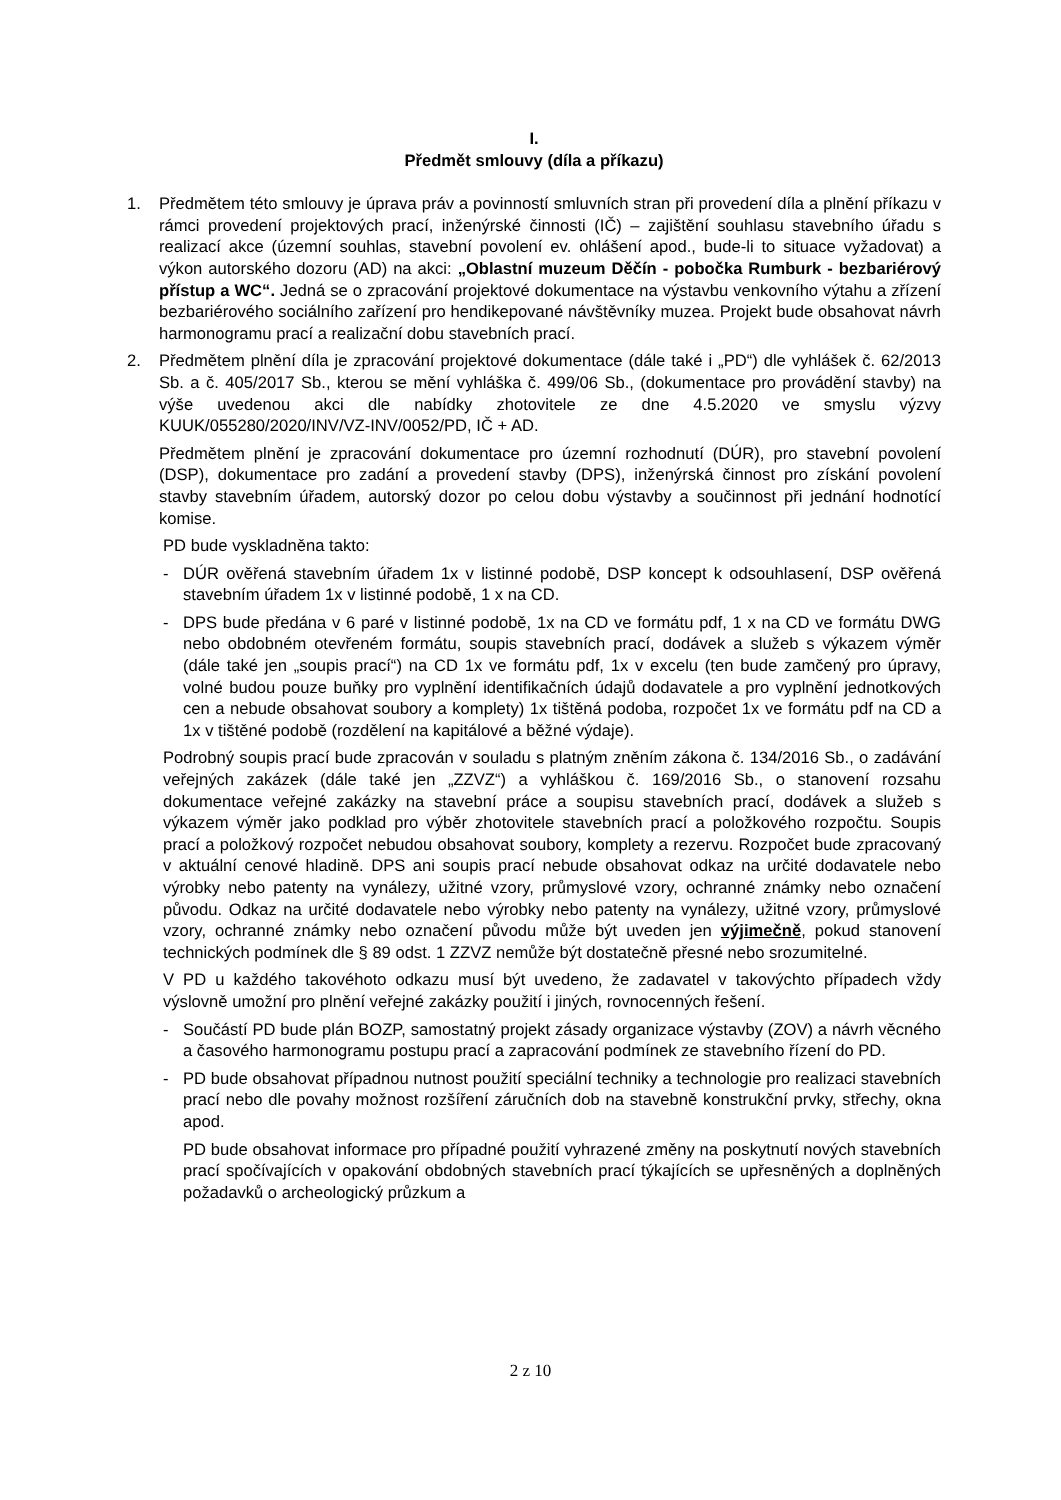I.
Předmět smlouvy (díla a příkazu)
1. Předmětem této smlouvy je úprava práv a povinností smluvních stran při provedení díla a plnění příkazu v rámci provedení projektových prací, inženýrské činnosti (IČ) – zajištění souhlasu stavebního úřadu s realizací akce (územní souhlas, stavební povolení ev. ohlášení apod., bude-li to situace vyžadovat) a výkon autorského dozoru (AD) na akci: „Oblastní muzeum Děčín - pobočka Rumburk - bezbariérový přístup a WC“. Jedná se o zpracování projektové dokumentace na výstavbu venkovního výtahu a zřízení bezbariérového sociálního zařízení pro hendikepované návštěvníky muzea. Projekt bude obsahovat návrh harmonogramu prací a realizační dobu stavebních prací.
2. Předmětem plnění díla je zpracování projektové dokumentace (dále také i „PD“) dle vyhlášek č. 62/2013 Sb. a č. 405/2017 Sb., kterou se mění vyhláška č. 499/06 Sb., (dokumentace pro provádění stavby) na výše uvedenou akci dle nabídky zhotovitele ze dne 4.5.2020 ve smyslu výzvy KUUK/055280/2020/INV/VZ-INV/0052/PD, IČ + AD.
Předmětem plnění je zpracování dokumentace pro územní rozhodnutí (DÚR), pro stavební povolení (DSP), dokumentace pro zadání a provedení stavby (DPS), inženýrská činnost pro získání povolení stavby stavebním úřadem, autorský dozor po celou dobu výstavby a součinnost při jednání hodnotící komise.
PD bude vyskladněna takto:
- DÚR ověřená stavebním úřadem 1x v listinné podobě, DSP koncept k odsouhlasení, DSP ověřená stavebním úřadem 1x v listinné podobě, 1 x na CD.
- DPS bude předána v 6 paré v listinné podobě, 1x na CD ve formátu pdf, 1 x na CD ve formátu DWG nebo obdobném otevřeném formátu, soupis stavebních prací, dodávek a služeb s výkazem výměr (dále také jen „soupis prací“) na CD 1x ve formátu pdf, 1x v excelu (ten bude zamčený pro úpravy, volné budou pouze buňky pro vyplnění identifikačních údajů dodavatele a pro vyplnění jednotkových cen a nebude obsahovat soubory a komplety) 1x tištěná podoba, rozpočet 1x ve formátu pdf na CD a 1x v tištěné podobě (rozdělení na kapitálové a běžné výdaje).
Podrobný soupis prací bude zpracován v souladu s platným zněním zákona č. 134/2016 Sb., o zadávání veřejných zakázek (dále také jen „ZZVZ“) a vyhláškou č. 169/2016 Sb., o stanovení rozsahu dokumentace veřejné zakázky na stavební práce a soupisu stavebních prací, dodávek a služeb s výkazem výměr jako podklad pro výběr zhotovitele stavebních prací a položkového rozpočtu. Soupis prací a položkový rozpočet nebudou obsahovat soubory, komplety a rezervu. Rozpočet bude zpracovaný v aktuální cenové hladině. DPS ani soupis prací nebude obsahovat odkaz na určité dodavatele nebo výrobky nebo patenty na vynálezy, užitné vzory, průmyslové vzory, ochranné známky nebo označení původu. Odkaz na určité dodavatele nebo výrobky nebo patenty na vynálezy, užitné vzory, průmyslové vzory, ochranné známky nebo označení původu může být uveden jen výjimečně, pokud stanovení technických podmínek dle § 89 odst. 1 ZZVZ nemůže být dostatečně přesné nebo srozumitelné.
V PD u každého takovéhoto odkazu musí být uvedeno, že zadavatel v takovýchto případech vždy výslovně umožní pro plnění veřejné zakázky použití i jiných, rovnocenných řešení.
- Součástí PD bude plán BOZP, samostatný projekt zásady organizace výstavby (ZOV) a návrh věcného a časového harmonogramu postupu prací a zapracování podmínek ze stavebního řízení do PD.
- PD bude obsahovat případnou nutnost použití speciální techniky a technologie pro realizaci stavebních prací nebo dle povahy možnost rozšíření záručních dob na stavebně konstrukční prvky, střechy, okna apod.
PD bude obsahovat informace pro případné použití vyhrazené změny na poskytnutí nových stavebních prací spočívajících v opakování obdobných stavebních prací týkajících se upřesněných a doplněných požadavků o archeologický průzkum a
2 z 10